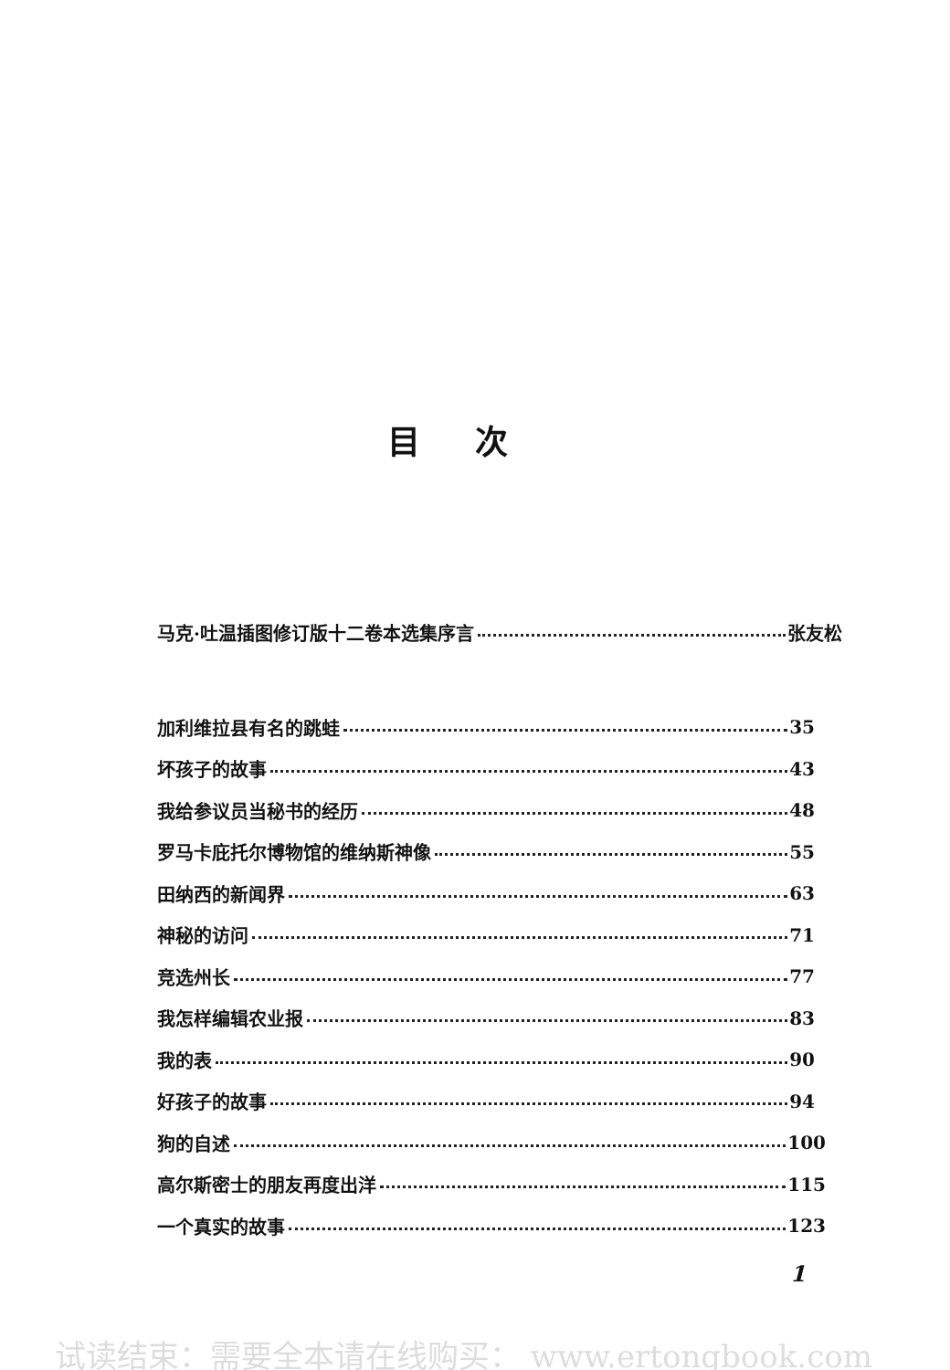目次
马克·吐温插图修订版十二卷本选集序言 张友松
加利维拉县有名的跳蛙 35
坏孩子的故事 43
我给参议员当秘书的经历 48
罗马卡庇托尔博物馆的维纳斯神像 55
田纳西的新闻界 63
神秘的访问 71
竞选州长 77
我怎样编辑农业报 83
我的表 90
好孩子的故事 94
狗的自述 100
高尔斯密士的朋友再度出洋 115
一个真实的故事 123
1
试读结束：需要全本请在线购买： www.ertongbook.com